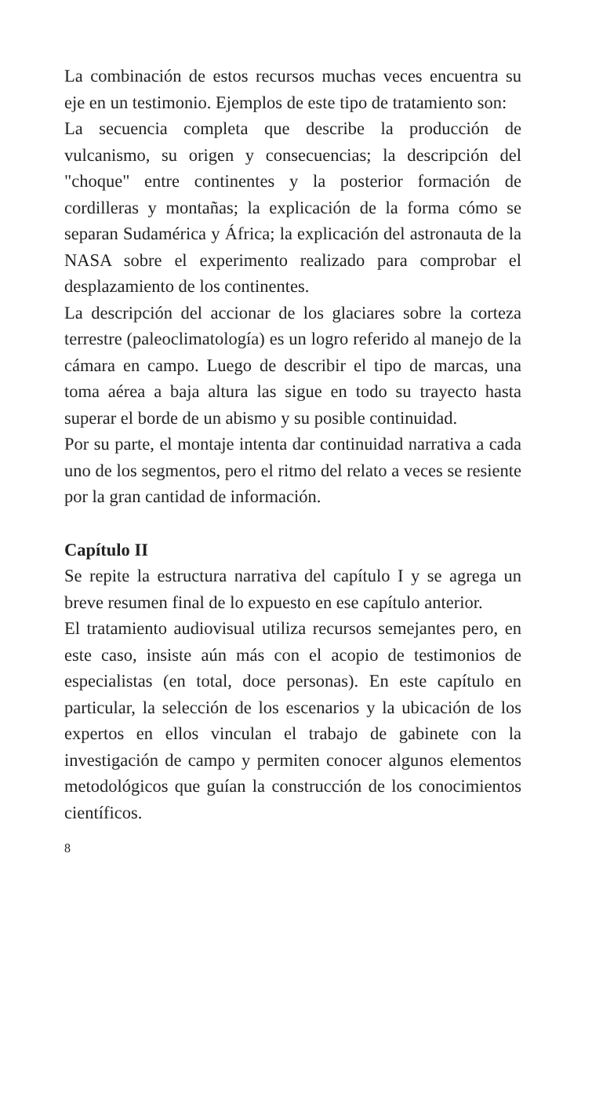La combinación de estos recursos muchas veces encuentra su eje en un testimonio. Ejemplos de este tipo de tratamiento son:
La secuencia completa que describe la producción de vulcanismo, su origen y consecuencias; la descripción del "choque" entre continentes y la posterior formación de cordilleras y montañas; la explicación de la forma cómo se separan Sudamérica y África; la explicación del astronauta de la NASA sobre el experimento realizado para comprobar el desplazamiento de los continentes.
La descripción del accionar de los glaciares sobre la corteza terrestre (paleoclimatología) es un logro referido al manejo de la cámara en campo. Luego de describir el tipo de marcas, una toma aérea a baja altura las sigue en todo su trayecto hasta superar el borde de un abismo y su posible continuidad.
Por su parte, el montaje intenta dar continuidad narrativa a cada uno de los segmentos, pero el ritmo del relato a veces se resiente por la gran cantidad de información.
Capítulo II
Se repite la estructura narrativa del capítulo I y se agrega un breve resumen final de lo expuesto en ese capítulo anterior.
El tratamiento audiovisual utiliza recursos semejantes pero, en este caso, insiste aún más con el acopio de testimonios de especialistas (en total, doce personas). En este capítulo en particular, la selección de los escenarios y la ubicación de los expertos en ellos vinculan el trabajo de gabinete con la investigación de campo y permiten conocer algunos elementos metodológicos que guían la construcción de los conocimientos científicos.
8